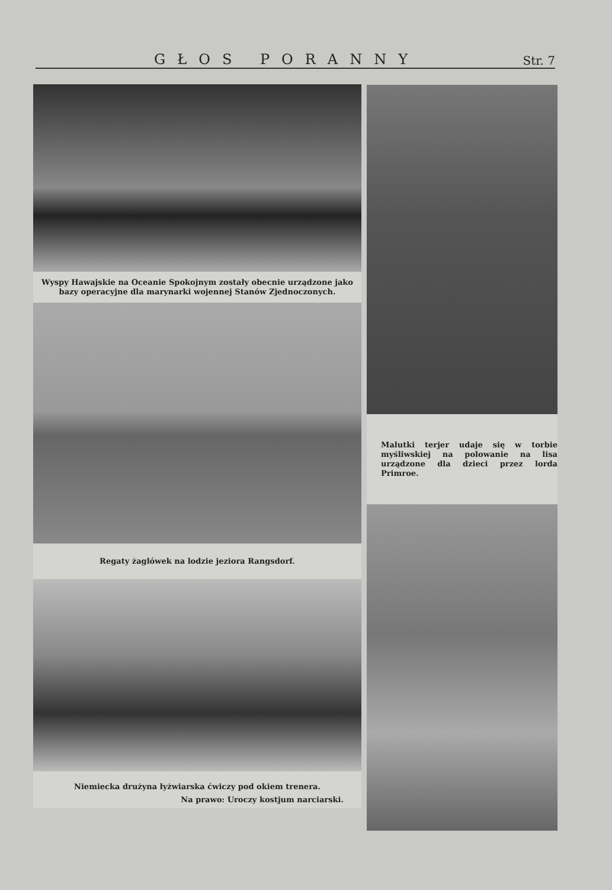GŁOS PORANNY Str. 7
Wyspy Hawajskie na Oceanie Spokojnym zostały obecnie urządzone jako bazy operacyjne dla marynarki wojennej Stanów Zjednoczonych.
Regaty żaglówek na lodzie jeziora Rangsdorf.
Niemiecka drużyna łyżwiarska ćwiczy pod okiem trenera.
Na prawo: Uroczy kostjum narciarski.
Malutki terjer udaje się w torbie myśliwskiej na polowanie na lisa urządzone dla dzieci przez lorda Primroe.